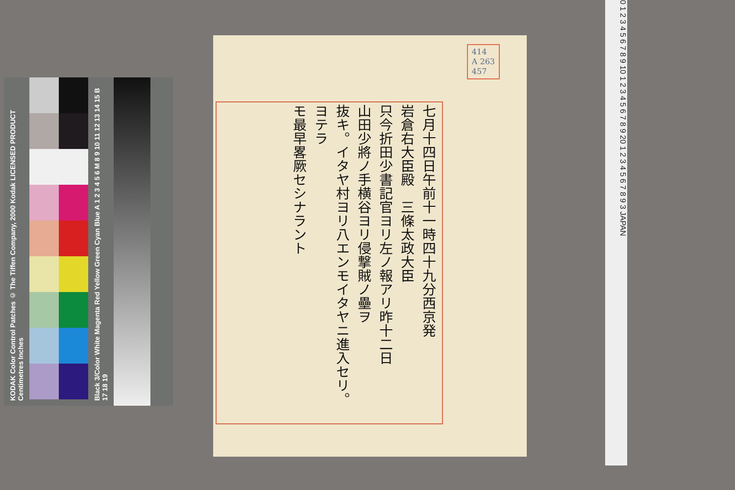KODAK Color Control Patches © The Tiffen Company, 2000 Kodak LICENSED PRODUCT Centimetres Inches
Black 3/Color White Magenta Red Yellow Green Cyan Blue A 1 2 3 4 5 6 M 8 9 10 11 12 13 14 15 B 17 18 19
414
A 263
457
七月十四日午前十一時四十九分西京発
岩倉右大臣殿　三條太政大臣
只今折田少書記官ヨリ左ノ報アリ昨十二日
山田少將ノ手横谷ヨリ侵撃賊ノ壘ヲ
抜キ。イタヤ村ヨリ八エンモイタヤニ進入セリ。ヨテラ
モ最早畧厥セシナラント
0 1 2 3 4 5 6 7 8 9 10 1 2 3 4 5 6 7 8 9 20 1 2 3 4 5 6 7 8 9 3 JAPAN